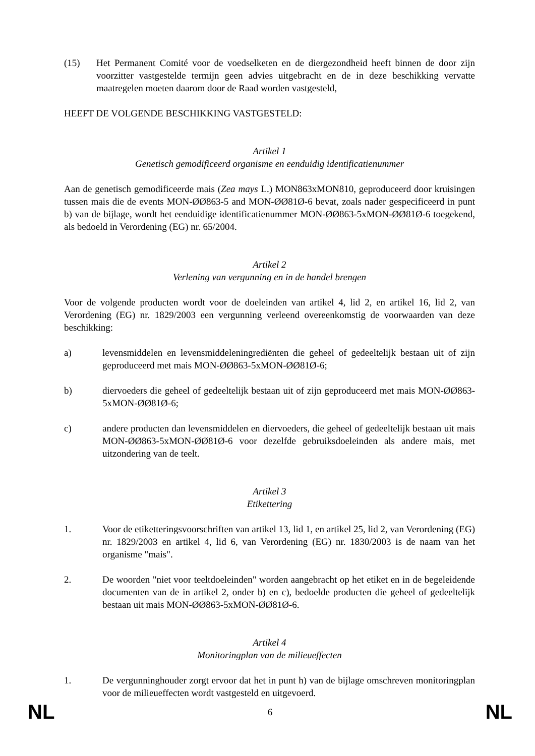(15) Het Permanent Comité voor de voedselketen en de diergezondheid heeft binnen de door zijn voorzitter vastgestelde termijn geen advies uitgebracht en de in deze beschikking vervatte maatregelen moeten daarom door de Raad worden vastgesteld,
HEEFT DE VOLGENDE BESCHIKKING VASTGESTELD:
Artikel 1
Genetisch gemodificeerd organisme en eenduidig identificatienummer
Aan de genetisch gemodificeerde mais (Zea mays L.) MON863xMON810, geproduceerd door kruisingen tussen mais die de events MON-ØØ863-5 and MON-ØØ81Ø-6 bevat, zoals nader gespecificeerd in punt b) van de bijlage, wordt het eenduidige identificatienummer MON-ØØ863-5xMON-ØØ81Ø-6 toegekend, als bedoeld in Verordening (EG) nr. 65/2004.
Artikel 2
Verlening van vergunning en in de handel brengen
Voor de volgende producten wordt voor de doeleinden van artikel 4, lid 2, en artikel 16, lid 2, van Verordening (EG) nr. 1829/2003 een vergunning verleend overeenkomstig de voorwaarden van deze beschikking:
a) levensmiddelen en levensmiddeleningrediënten die geheel of gedeeltelijk bestaan uit of zijn geproduceerd met mais MON-ØØ863-5xMON-ØØ81Ø-6;
b) diervoeders die geheel of gedeeltelijk bestaan uit of zijn geproduceerd met mais MON-ØØ863-5xMON-ØØ81Ø-6;
c) andere producten dan levensmiddelen en diervoeders, die geheel of gedeeltelijk bestaan uit mais MON-ØØ863-5xMON-ØØ81Ø-6 voor dezelfde gebruiksdoeleinden als andere mais, met uitzondering van de teelt.
Artikel 3
Etikettering
1. Voor de etiketteringsvoorschriften van artikel 13, lid 1, en artikel 25, lid 2, van Verordening (EG) nr. 1829/2003 en artikel 4, lid 6, van Verordening (EG) nr. 1830/2003 is de naam van het organisme "mais".
2. De woorden "niet voor teeltdoeleinden" worden aangebracht op het etiket en in de begeleidende documenten van de in artikel 2, onder b) en c), bedoelde producten die geheel of gedeeltelijk bestaan uit mais MON-ØØ863-5xMON-ØØ81Ø-6.
Artikel 4
Monitoringplan van de milieueffecten
1. De vergunninghouder zorgt ervoor dat het in punt h) van de bijlage omschreven monitoringplan voor de milieueffecten wordt vastgesteld en uitgevoerd.
NL 6 NL